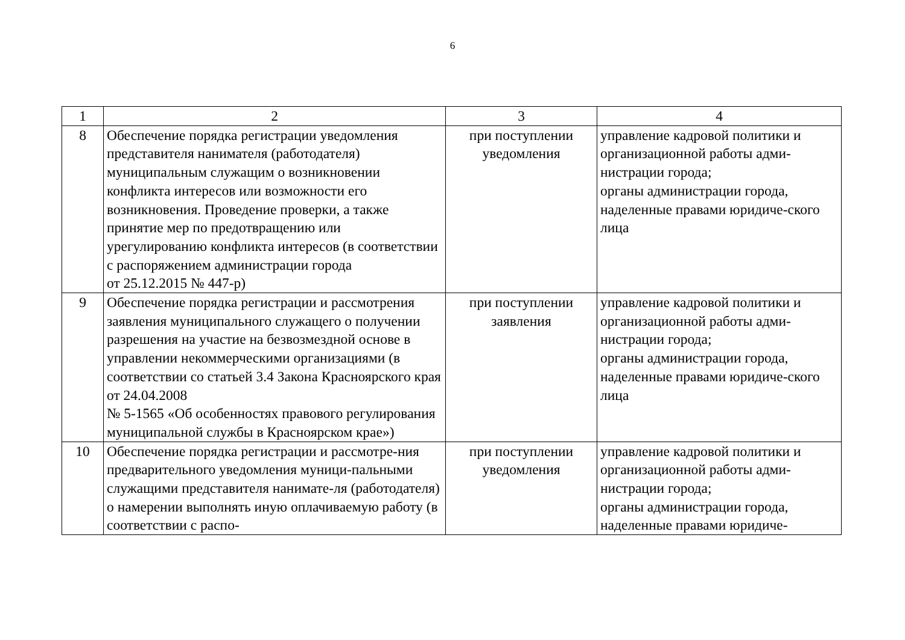6
| 1 | 2 | 3 | 4 |
| 8 | Обеспечение порядка регистрации уведомления представителя нанимателя (работодателя) муниципальным служащим о возникновении конфликта интересов или возможности его возникновения. Проведение проверки, а также принятие мер по предотвращению или урегулированию конфликта интересов (в соответствии с распоряжением администрации города от 25.12.2015 № 447-р) | при поступлении уведомления | управление кадровой политики и организационной работы адми-нистрации города; органы администрации города, наделенные правами юридиче-ского лица |
| 9 | Обеспечение порядка регистрации и рассмотрения заявления муниципального служащего о получении разрешения на участие на безвозмездной основе в управлении некоммерческими организациями (в соответствии со статьей 3.4 Закона Красноярского края от 24.04.2008 № 5-1565 «Об особенностях правового регулирования муниципальной службы в Красноярском крае») | при поступлении заявления | управление кадровой политики и организационной работы адми-нистрации города; органы администрации города, наделенные правами юридиче-ского лица |
| 10 | Обеспечение порядка регистрации и рассмотре-ния предварительного уведомления муници-пальными служащими представителя нанимате-ля (работодателя) о намерении выполнять иную оплачиваемую работу (в соответствии с распо- | при поступлении уведомления | управление кадровой политики и организационной работы адми-нистрации города; органы администрации города, наделенные правами юридиче- |